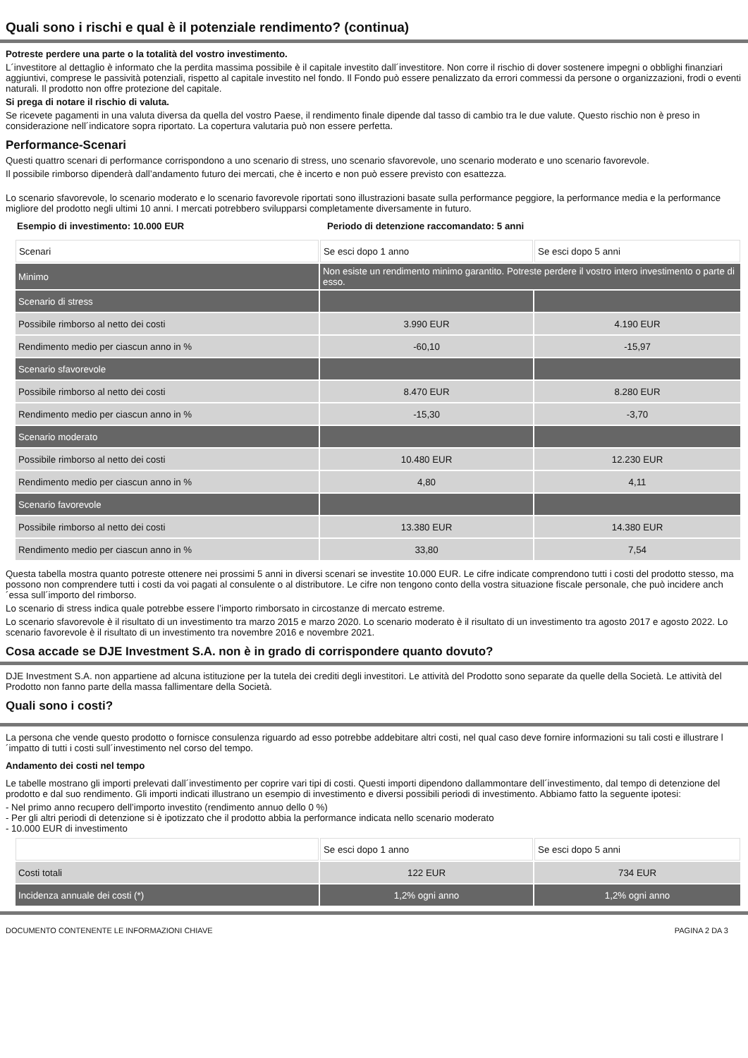Quali sono i rischi e qual è il potenziale rendimento? (continua)
Potreste perdere una parte o la totalità del vostro investimento.
L´investitore al dettaglio è informato che la perdita massima possibile è il capitale investito dall´investitore. Non corre il rischio di dover sostenere impegni o obblighi finanziari aggiuntivi, comprese le passività potenziali, rispetto al capitale investito nel fondo. Il Fondo può essere penalizzato da errori commessi da persone o organizzazioni, frodi o eventi naturali. Il prodotto non offre protezione del capitale.
Si prega di notare il rischio di valuta.
Se ricevete pagamenti in una valuta diversa da quella del vostro Paese, il rendimento finale dipende dal tasso di cambio tra le due valute. Questo rischio non è preso in considerazione nell´indicatore sopra riportato. La copertura valutaria può non essere perfetta.
Performance-Scenari
Questi quattro scenari di performance corrispondono a uno scenario di stress, uno scenario sfavorevole, uno scenario moderato e uno scenario favorevole.
Il possibile rimborso dipenderà dall’andamento futuro dei mercati, che è incerto e non può essere previsto con esattezza.
Lo scenario sfavorevole, lo scenario moderato e lo scenario favorevole riportati sono illustrazioni basate sulla performance peggiore, la performance media e la performance migliore del prodotto negli ultimi 10 anni. I mercati potrebbero svilupparsi completamente diversamente in futuro.
Esempio di investimento: 10.000 EUR Periodo di detenzione raccomandato: 5 anni
| Scenari | Se esci dopo 1 anno | Se esci dopo 5 anni |
| Minimo | Non esiste un rendimento minimo garantito. Potreste perdere il vostro intero investimento o parte di esso. | |
| Scenario di stress | | |
| Possibile rimborso al netto dei costi | 3.990 EUR | 4.190 EUR |
| Rendimento medio per ciascun anno in % | -60,10 | -15,97 |
| Scenario sfavorevole | | |
| Possibile rimborso al netto dei costi | 8.470 EUR | 8.280 EUR |
| Rendimento medio per ciascun anno in % | -15,30 | -3,70 |
| Scenario moderato | | |
| Possibile rimborso al netto dei costi | 10.480 EUR | 12.230 EUR |
| Rendimento medio per ciascun anno in % | 4,80 | 4,11 |
| Scenario favorevole | | |
| Possibile rimborso al netto dei costi | 13.380 EUR | 14.380 EUR |
| Rendimento medio per ciascun anno in % | 33,80 | 7,54 |
Questa tabella mostra quanto potreste ottenere nei prossimi 5 anni in diversi scenari se investite 10.000 EUR. Le cifre indicate comprendono tutti i costi del prodotto stesso, ma possono non comprendere tutti i costi da voi pagati al consulente o al distributore. Le cifre non tengono conto della vostra situazione fiscale personale, che può incidere anch´essa sull´importo del rimborso.
Lo scenario di stress indica quale potrebbe essere l’importo rimborsato in circostanze di mercato estreme.
Lo scenario sfavorevole è il risultato di un investimento tra marzo 2015 e marzo 2020. Lo scenario moderato è il risultato di un investimento tra agosto 2017 e agosto 2022. Lo scenario favorevole è il risultato di un investimento tra novembre 2016 e novembre 2021.
Cosa accade se DJE Investment S.A. non è in grado di corrispondere quanto dovuto?
DJE Investment S.A. non appartiene ad alcuna istituzione per la tutela dei crediti degli investitori. Le attività del Prodotto sono separate da quelle della Società. Le attività del Prodotto non fanno parte della massa fallimentare della Società.
Quali sono i costi?
La persona che vende questo prodotto o fornisce consulenza riguardo ad esso potrebbe addebitare altri costi, nel qual caso deve fornire informazioni su tali costi e illustrare l´impatto di tutti i costi sull´investimento nel corso del tempo.
Andamento dei costi nel tempo
Le tabelle mostrano gli importi prelevati dall´investimento per coprire vari tipi di costi. Questi importi dipendono dallammontare dell´investimento, dal tempo di detenzione del prodotto e dal suo rendimento. Gli importi indicati illustrano un esempio di investimento e diversi possibili periodi di investimento. Abbiamo fatto la seguente ipotesi:
- Nel primo anno recupero dell’importo investito (rendimento annuo dello 0 %)
- Per gli altri periodi di detenzione si è ipotizzato che il prodotto abbia la performance indicata nello scenario moderato
- 10.000 EUR di investimento
| | Se esci dopo 1 anno | Se esci dopo 5 anni |
| Costi totali | 122 EUR | 734 EUR |
| Incidenza annuale dei costi (*) | 1,2% ogni anno | 1,2% ogni anno |
DOCUMENTO CONTENENTE LE INFORMAZIONI CHIAVE PAGINA 2 DA 3